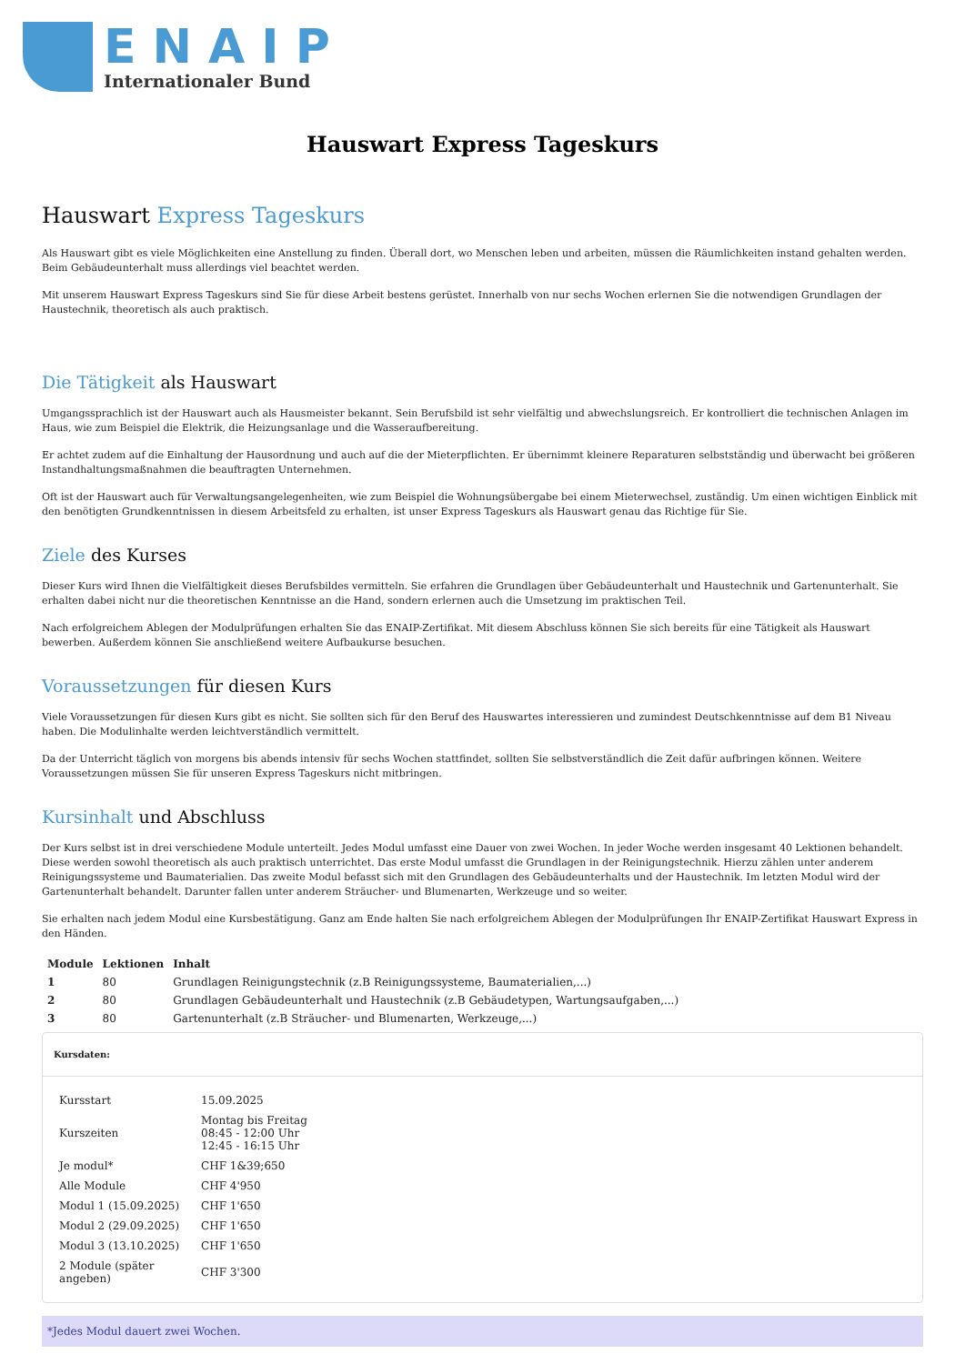ENAIP
Internationaler Bund
Hauswart Express Tageskurs
Hauswart Express Tageskurs
Als Hauswart gibt es viele Möglichkeiten eine Anstellung zu finden. Überall dort, wo Menschen leben und arbeiten, müssen die Räumlichkeiten instand gehalten werden. Beim Gebäudeunterhalt muss allerdings viel beachtet werden.
Mit unserem Hauswart Express Tageskurs sind Sie für diese Arbeit bestens gerüstet. Innerhalb von nur sechs Wochen erlernen Sie die notwendigen Grundlagen der Haustechnik, theoretisch als auch praktisch.
Die Tätigkeit als Hauswart
Umgangssprachlich ist der Hauswart auch als Hausmeister bekannt. Sein Berufsbild ist sehr vielfältig und abwechslungsreich. Er kontrolliert die technischen Anlagen im Haus, wie zum Beispiel die Elektrik, die Heizungsanlage und die Wasseraufbereitung.
Er achtet zudem auf die Einhaltung der Hausordnung und auch auf die der Mieterpflichten. Er übernimmt kleinere Reparaturen selbstständig und überwacht bei größeren Instandhaltungsmaßnahmen die beauftragten Unternehmen.
Oft ist der Hauswart auch für Verwaltungsangelegenheiten, wie zum Beispiel die Wohnungsübergabe bei einem Mieterwechsel, zuständig. Um einen wichtigen Einblick mit den benötigten Grundkenntnissen in diesem Arbeitsfeld zu erhalten, ist unser Express Tageskurs als Hauswart genau das Richtige für Sie.
Ziele des Kurses
Dieser Kurs wird Ihnen die Vielfältigkeit dieses Berufsbildes vermitteln. Sie erfahren die Grundlagen über Gebäudeunterhalt und Haustechnik und Gartenunterhalt. Sie erhalten dabei nicht nur die theoretischen Kenntnisse an die Hand, sondern erlernen auch die Umsetzung im praktischen Teil.
Nach erfolgreichem Ablegen der Modulprüfungen erhalten Sie das ENAIP-Zertifikat. Mit diesem Abschluss können Sie sich bereits für eine Tätigkeit als Hauswart bewerben. Außerdem können Sie anschließend weitere Aufbaukurse besuchen.
Voraussetzungen für diesen Kurs
Viele Voraussetzungen für diesen Kurs gibt es nicht. Sie sollten sich für den Beruf des Hauswartes interessieren und zumindest Deutschkenntnisse auf dem B1 Niveau haben. Die Modulinhalte werden leichtverständlich vermittelt.
Da der Unterricht täglich von morgens bis abends intensiv für sechs Wochen stattfindet, sollten Sie selbstverständlich die Zeit dafür aufbringen können. Weitere Voraussetzungen müssen Sie für unseren Express Tageskurs nicht mitbringen.
Kursinhalt und Abschluss
Der Kurs selbst ist in drei verschiedene Module unterteilt. Jedes Modul umfasst eine Dauer von zwei Wochen. In jeder Woche werden insgesamt 40 Lektionen behandelt. Diese werden sowohl theoretisch als auch praktisch unterrichtet. Das erste Modul umfasst die Grundlagen in der Reinigungstechnik. Hierzu zählen unter anderem Reinigungssysteme und Baumaterialien. Das zweite Modul befasst sich mit den Grundlagen des Gebäudeunterhalts und der Haustechnik. Im letzten Modul wird der Gartenunterhalt behandelt. Darunter fallen unter anderem Sträucher- und Blumenarten, Werkzeuge und so weiter.
Sie erhalten nach jedem Modul eine Kursbestätigung. Ganz am Ende halten Sie nach erfolgreichem Ablegen der Modulprüfungen Ihr ENAIP-Zertifikat Hauswart Express in den Händen.
| Module | Lektionen | Inhalt |
| --- | --- | --- |
| 1 | 80 | Grundlagen Reinigungstechnik (z.B Reinigungssysteme, Baumaterialien,...) |
| 2 | 80 | Grundlagen Gebäudeunterhalt und Haustechnik (z.B Gebäudetypen, Wartungsaufgaben,...) |
| 3 | 80 | Gartenunterhalt (z.B Sträucher- und Blumenarten, Werkzeuge,...) |
Kursdaten:
| Kursstart | 15.09.2025 |
| Kurszeiten | Montag bis Freitag 08:45 - 12:00 Uhr 12:45 - 16:15 Uhr |
| Je modul* | CHF 1&39;650 |
| Alle Module | CHF 4'950 |
| Modul 1 (15.09.2025) | CHF 1'650 |
| Modul 2 (29.09.2025) | CHF 1'650 |
| Modul 3 (13.10.2025) | CHF 1'650 |
| 2 Module (später angeben) | CHF 3'300 |
*Jedes Modul dauert zwei Wochen.